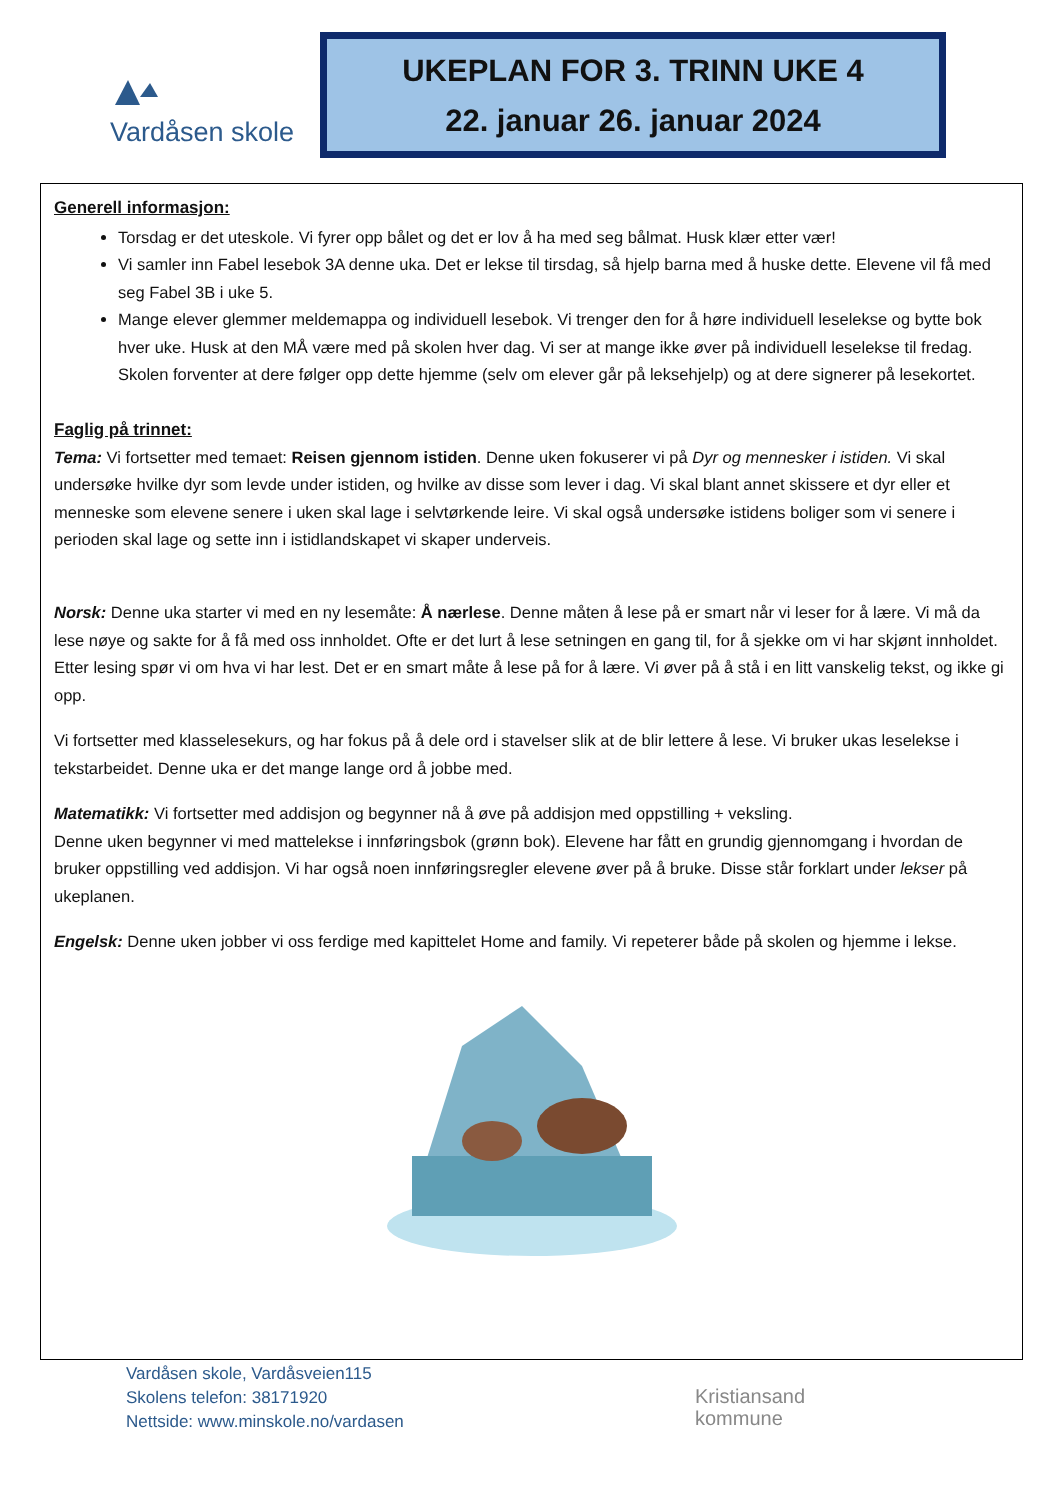Vardåsen skole
UKEPLAN FOR 3. TRINN UKE 4
22. januar 26. januar 2024
Generell informasjon:
Torsdag er det uteskole. Vi fyrer opp bålet og det er lov å ha med seg bålmat. Husk klær etter vær!
Vi samler inn Fabel lesebok 3A denne uka. Det er lekse til tirsdag, så hjelp barna med å huske dette. Elevene vil få med seg Fabel 3B i uke 5.
Mange elever glemmer meldemappa og individuell lesebok. Vi trenger den for å høre individuell leselekse og bytte bok hver uke. Husk at den MÅ være med på skolen hver dag. Vi ser at mange ikke øver på individuell leselekse til fredag. Skolen forventer at dere følger opp dette hjemme (selv om elever går på leksehjelp) og at dere signerer på lesekortet.
Faglig på trinnet:
Tema: Vi fortsetter med temaet: Reisen gjennom istiden. Denne uken fokuserer vi på Dyr og mennesker i istiden. Vi skal undersøke hvilke dyr som levde under istiden, og hvilke av disse som lever i dag. Vi skal blant annet skissere et dyr eller et menneske som elevene senere i uken skal lage i selvtørkende leire. Vi skal også undersøke istidens boliger som vi senere i perioden skal lage og sette inn i istidlandskapet vi skaper underveis.
Norsk: Denne uka starter vi med en ny lesemåte: Å nærlese. Denne måten å lese på er smart når vi leser for å lære. Vi må da lese nøye og sakte for å få med oss innholdet. Ofte er det lurt å lese setningen en gang til, for å sjekke om vi har skjønt innholdet. Etter lesing spør vi om hva vi har lest. Det er en smart måte å lese på for å lære. Vi øver på å stå i en litt vanskelig tekst, og ikke gi opp.
Vi fortsetter med klasselesekurs, og har fokus på å dele ord i stavelser slik at de blir lettere å lese. Vi bruker ukas leselekse i tekstarbeidet. Denne uka er det mange lange ord å jobbe med.
Matematikk: Vi fortsetter med addisjon og begynner nå å øve på addisjon med oppstilling + veksling.
Denne uken begynner vi med mattelekse i innføringsbok (grønn bok). Elevene har fått en grundig gjennomgang i hvordan de bruker oppstilling ved addisjon. Vi har også noen innføringsregler elevene øver på å bruke. Disse står forklart under lekser på ukeplanen.
Engelsk: Denne uken jobber vi oss ferdige med kapittelet Home and family. Vi repeterer både på skolen og hjemme i lekse.
Vardåsen skole, Vardåsveien115
Skolens telefon: 38171920
Nettside: www.minskole.no/vardasen
Kristiansand
kommune